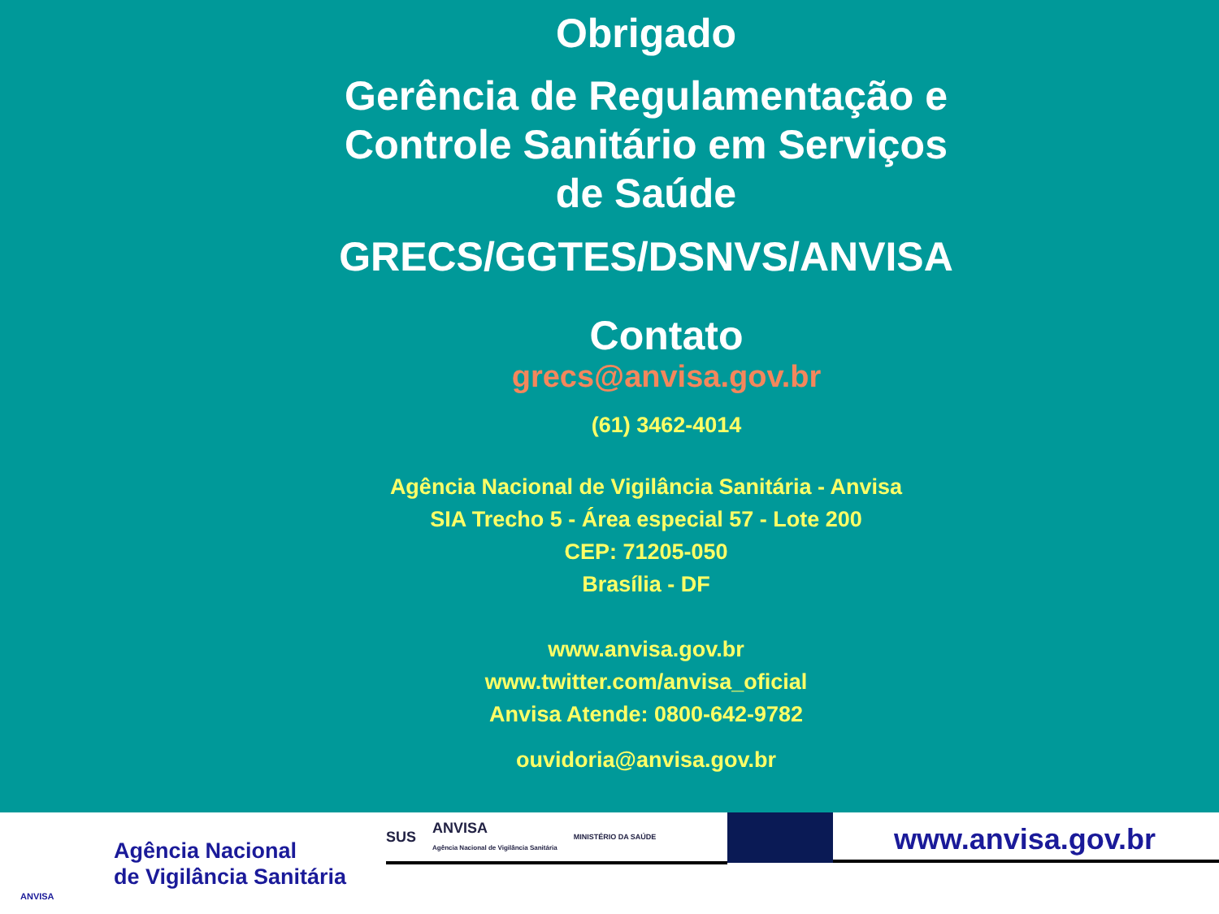Obrigado
Gerência de Regulamentação e Controle Sanitário em Serviços de Saúde
GRECS/GGTES/DSNVS/ANVISA
Contato
grecs@anvisa.gov.br
(61) 3462-4014
Agência Nacional de Vigilância Sanitária - Anvisa
SIA Trecho 5 - Área especial 57 - Lote 200
CEP: 71205-050
Brasília - DF
www.anvisa.gov.br
www.twitter.com/anvisa_oficial
Anvisa Atende: 0800-642-9782
ouvidoria@anvisa.gov.br
ANVISA
Agência Nacional
de Vigilância Sanitária
SUS ANVISA
Agência Nacional de Vigilância Sanitária MINISTÉRIO DA SAÚDE
www.anvisa.gov.br